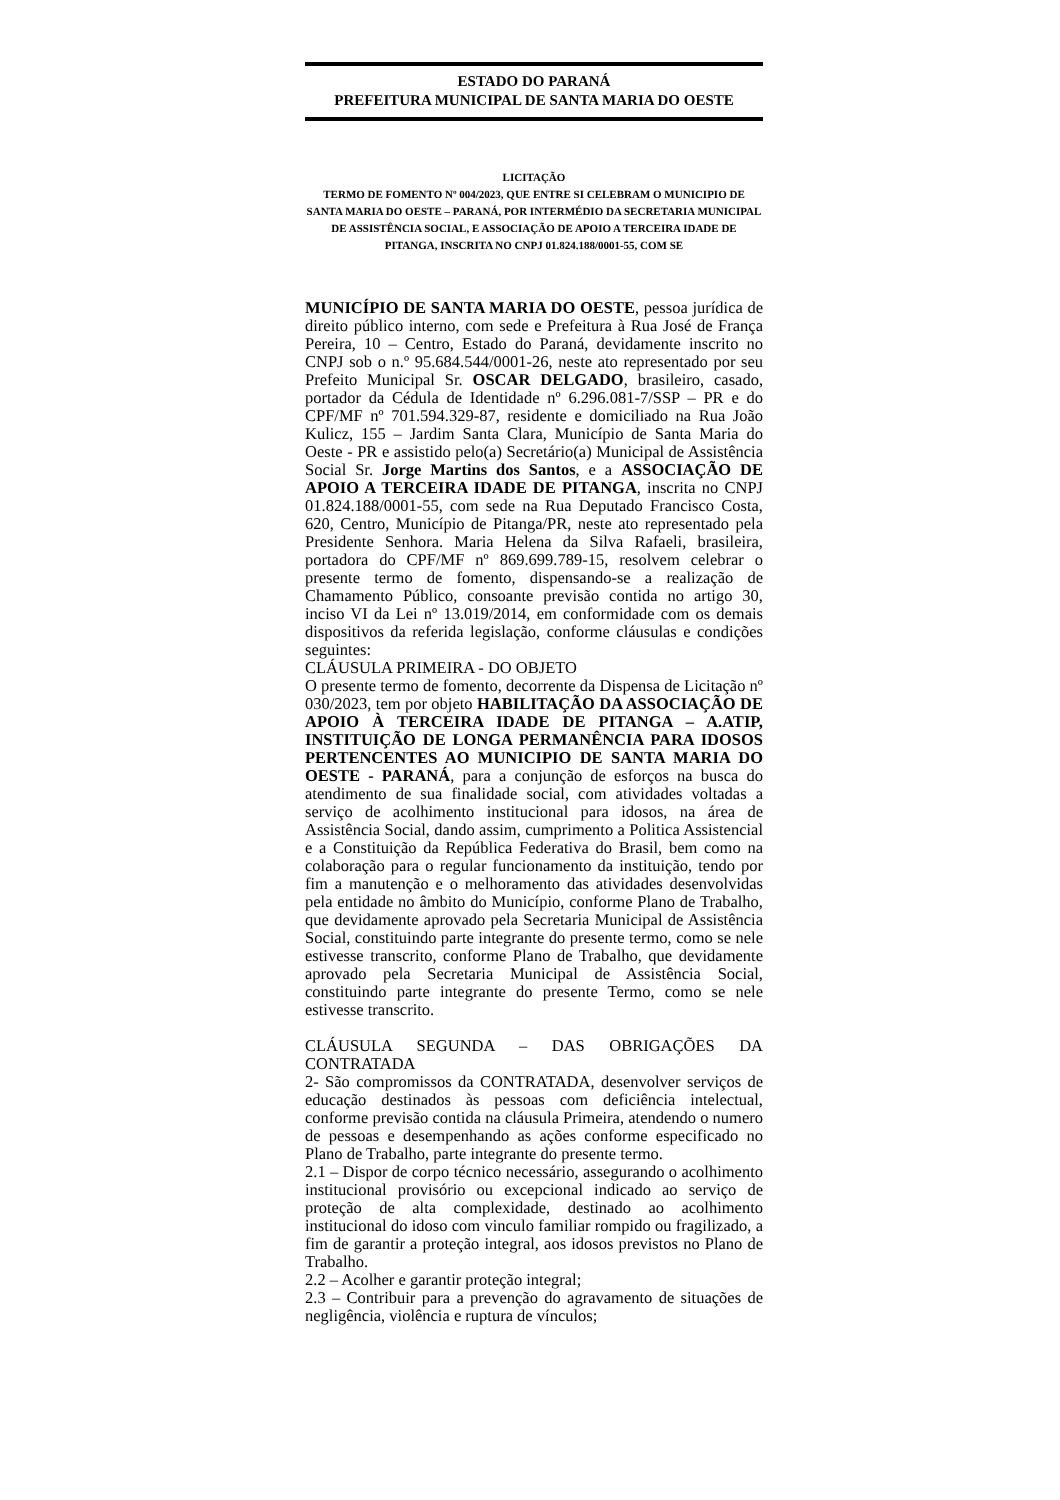ESTADO DO PARANÁ
PREFEITURA MUNICIPAL DE SANTA MARIA DO OESTE
LICITAÇÃO
TERMO DE FOMENTO Nº 004/2023, QUE ENTRE SI CELEBRAM O MUNICIPIO DE SANTA MARIA DO OESTE – PARANÁ, POR INTERMÉDIO DA SECRETARIA MUNICIPAL DE ASSISTÊNCIA SOCIAL, E ASSOCIAÇÃO DE APOIO A TERCEIRA IDADE DE PITANGA, INSCRITA NO CNPJ 01.824.188/0001-55, COM SE
MUNICÍPIO DE SANTA MARIA DO OESTE, pessoa jurídica de direito público interno, com sede e Prefeitura à Rua José de França Pereira, 10 – Centro, Estado do Paraná, devidamente inscrito no CNPJ sob o n.º 95.684.544/0001-26, neste ato representado por seu Prefeito Municipal Sr. OSCAR DELGADO, brasileiro, casado, portador da Cédula de Identidade nº 6.296.081-7/SSP – PR e do CPF/MF nº 701.594.329-87, residente e domiciliado na Rua João Kulicz, 155 – Jardim Santa Clara, Município de Santa Maria do Oeste - PR e assistido pelo(a) Secretário(a) Municipal de Assistência Social Sr. Jorge Martins dos Santos, e a ASSOCIAÇÃO DE APOIO A TERCEIRA IDADE DE PITANGA, inscrita no CNPJ 01.824.188/0001-55, com sede na Rua Deputado Francisco Costa, 620, Centro, Município de Pitanga/PR, neste ato representado pela Presidente Senhora. Maria Helena da Silva Rafaeli, brasileira, portadora do CPF/MF nº 869.699.789-15, resolvem celebrar o presente termo de fomento, dispensando-se a realização de Chamamento Público, consoante previsão contida no artigo 30, inciso VI da Lei nº 13.019/2014, em conformidade com os demais dispositivos da referida legislação, conforme cláusulas e condições seguintes:
CLÁUSULA PRIMEIRA - DO OBJETO
O presente termo de fomento, decorrente da Dispensa de Licitação nº 030/2023, tem por objeto HABILITAÇÃO DA ASSOCIAÇÃO DE APOIO À TERCEIRA IDADE DE PITANGA – A.ATIP, INSTITUIÇÃO DE LONGA PERMANÊNCIA PARA IDOSOS PERTENCENTES AO MUNICIPIO DE SANTA MARIA DO OESTE - PARANÁ, para a conjunção de esforços na busca do atendimento de sua finalidade social, com atividades voltadas a serviço de acolhimento institucional para idosos, na área de Assistência Social, dando assim, cumprimento a Politica Assistencial e a Constituição da República Federativa do Brasil, bem como na colaboração para o regular funcionamento da instituição, tendo por fim a manutenção e o melhoramento das atividades desenvolvidas pela entidade no âmbito do Município, conforme Plano de Trabalho, que devidamente aprovado pela Secretaria Municipal de Assistência Social, constituindo parte integrante do presente termo, como se nele estivesse transcrito, conforme Plano de Trabalho, que devidamente aprovado pela Secretaria Municipal de Assistência Social, constituindo parte integrante do presente Termo, como se nele estivesse transcrito.
CLÁUSULA SEGUNDA – DAS OBRIGAÇÕES DA CONTRATADA
2- São compromissos da CONTRATADA, desenvolver serviços de educação destinados às pessoas com deficiência intelectual, conforme previsão contida na cláusula Primeira, atendendo o numero de pessoas e desempenhando as ações conforme especificado no Plano de Trabalho, parte integrante do presente termo.
2.1 – Dispor de corpo técnico necessário, assegurando o acolhimento institucional provisório ou excepcional indicado ao serviço de proteção de alta complexidade, destinado ao acolhimento institucional do idoso com vinculo familiar rompido ou fragilizado, a fim de garantir a proteção integral, aos idosos previstos no Plano de Trabalho.
2.2 – Acolher e garantir proteção integral;
2.3 – Contribuir para a prevenção do agravamento de situações de negligência, violência e ruptura de vínculos;